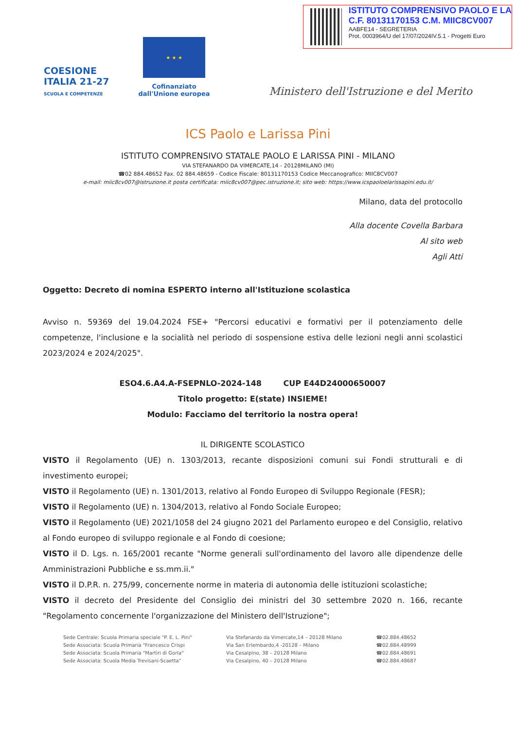ISTITUTO COMPRENSIVO PAOLO E LA
C.F. 80131170153 C.M. MIIC8CV007
AABFE14 - SEGRETERIA
Prot. 0003964/U del 17/07/2024IV.5.1 - Progetti Euro
COESIONE
ITALIA 21-27
SCUOLA E COMPETENZE
★ ★ ★
Cofinanziato
dall'Unione europea
Ministero dell'Istruzione e del Merito
ICS Paolo e Larissa Pini
ISTITUTO COMPRENSIVO STATALE PAOLO E LARISSA PINI - MILANO
VIA STEFANARDO DA VIMERCATE,14 - 20128MILANO (MI)
☎02 884.48652 Fax. 02 884.48659 - Codice Fiscale: 80131170153 Codice Meccanografico: MIIC8CV007
e-mail: miic8cv007@istruzione.it posta certificata: miic8cv007@pec.istruzione.it; sito web: https://www.icspaoloelarissapini.edu.it/
Milano, data del protocollo
Alla docente Covella Barbara
Al sito web
Agli Atti
Oggetto: Decreto di nomina ESPERTO interno all'Istituzione scolastica
Avviso n. 59369 del 19.04.2024 FSE+ "Percorsi educativi e formativi per il potenziamento delle competenze, l'inclusione e la socialità nel periodo di sospensione estiva delle lezioni negli anni scolastici 2023/2024 e 2024/2025".
ESO4.6.A4.A-FSEPNLO-2024-148 CUP E44D24000650007
Titolo progetto: E(state) INSIEME!
Modulo: Facciamo del territorio la nostra opera!
IL DIRIGENTE SCOLASTICO
VISTO il Regolamento (UE) n. 1303/2013, recante disposizioni comuni sui Fondi strutturali e di investimento europei;
VISTO il Regolamento (UE) n. 1301/2013, relativo al Fondo Europeo di Sviluppo Regionale (FESR);
VISTO il Regolamento (UE) n. 1304/2013, relativo al Fondo Sociale Europeo;
VISTO il Regolamento (UE) 2021/1058 del 24 giugno 2021 del Parlamento europeo e del Consiglio, relativo al Fondo europeo di sviluppo regionale e al Fondo di coesione;
VISTO il D. Lgs. n. 165/2001 recante "Norme generali sull'ordinamento del lavoro alle dipendenze delle Amministrazioni Pubbliche e ss.mm.ii."
VISTO il D.P.R. n. 275/99, concernente norme in materia di autonomia delle istituzioni scolastiche;
VISTO il decreto del Presidente del Consiglio dei ministri del 30 settembre 2020 n. 166, recante "Regolamento concernente l'organizzazione del Ministero dell'Istruzione";
Sede Centrale: Scuola Primaria speciale "P. E. L. Pini"
Sede Associata: Scuola Primaria "Francesco Crispi
Sede Associata: Scuola Primaria "Martiri di Gorla"
Sede Associata: Scuola Media Trevisani-Scaetta"
Via Stefanardo da Vimercate,14 – 20128 Milano
Via San Erlembardo,4 -20128 – Milano
Via Cesalpino, 38 – 20128 Milano
Via Cesalpino, 40 – 20128 Milano
☎02.884.48652
☎02.884.48999
☎02.884.48691
☎02.884.48687